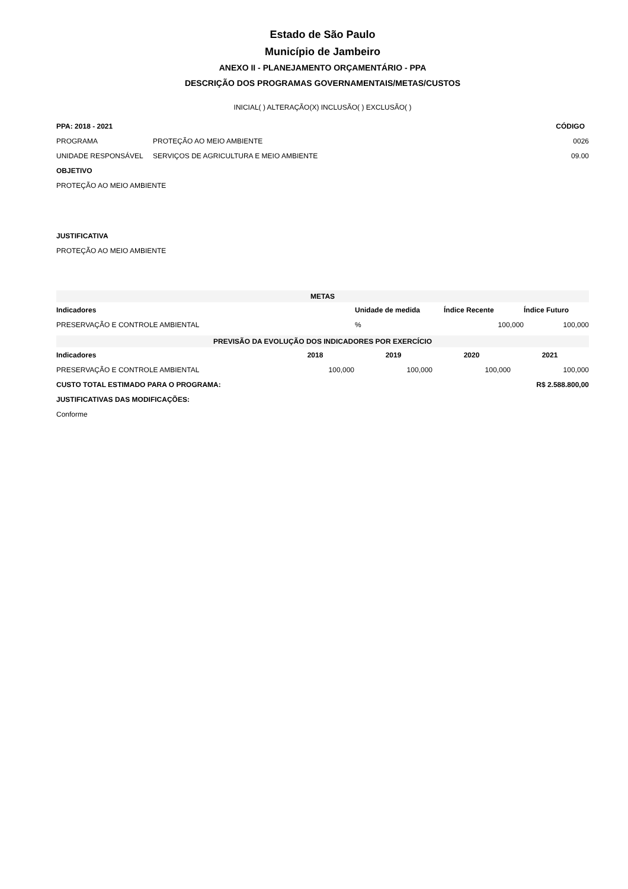Estado de São Paulo
Município de Jambeiro
ANEXO II - PLANEJAMENTO ORÇAMENTÁRIO - PPA
DESCRIÇÃO DOS PROGRAMAS GOVERNAMENTAIS/METAS/CUSTOS
INICIAL( ) ALTERAÇÃO(X) INCLUSÃO( ) EXCLUSÃO( )
| PPA: 2018 - 2021 | | CÓDIGO |
| PROGRAMA | PROTEÇÃO AO MEIO AMBIENTE | 0026 |
| UNIDADE RESPONSÁVEL | SERVIÇOS DE AGRICULTURA E MEIO AMBIENTE | 09.00 |
| OBJETIVO | | |
| PROTEÇÃO AO MEIO AMBIENTE | | |
| JUSTIFICATIVA | | |
| PROTEÇÃO AO MEIO AMBIENTE | | |
| METAS | | | |
| Indicadores | Unidade de medida | Índice Recente | Índice Futuro |
| PRESERVAÇÃO E CONTROLE AMBIENTAL | % | 100,000 | 100,000 |
| PREVISÃO DA EVOLUÇÃO DOS INDICADORES POR EXERCÍCIO | | | | |
| Indicadores | 2018 | 2019 | 2020 | 2021 |
| PRESERVAÇÃO E CONTROLE AMBIENTAL | 100,000 | 100,000 | 100,000 | 100,000 |
| CUSTO TOTAL ESTIMADO PARA O PROGRAMA: | | | R$ 2.588.800,00 | |
| JUSTIFICATIVAS DAS MODIFICAÇÕES: | | | | |
| Conforme | | | | |